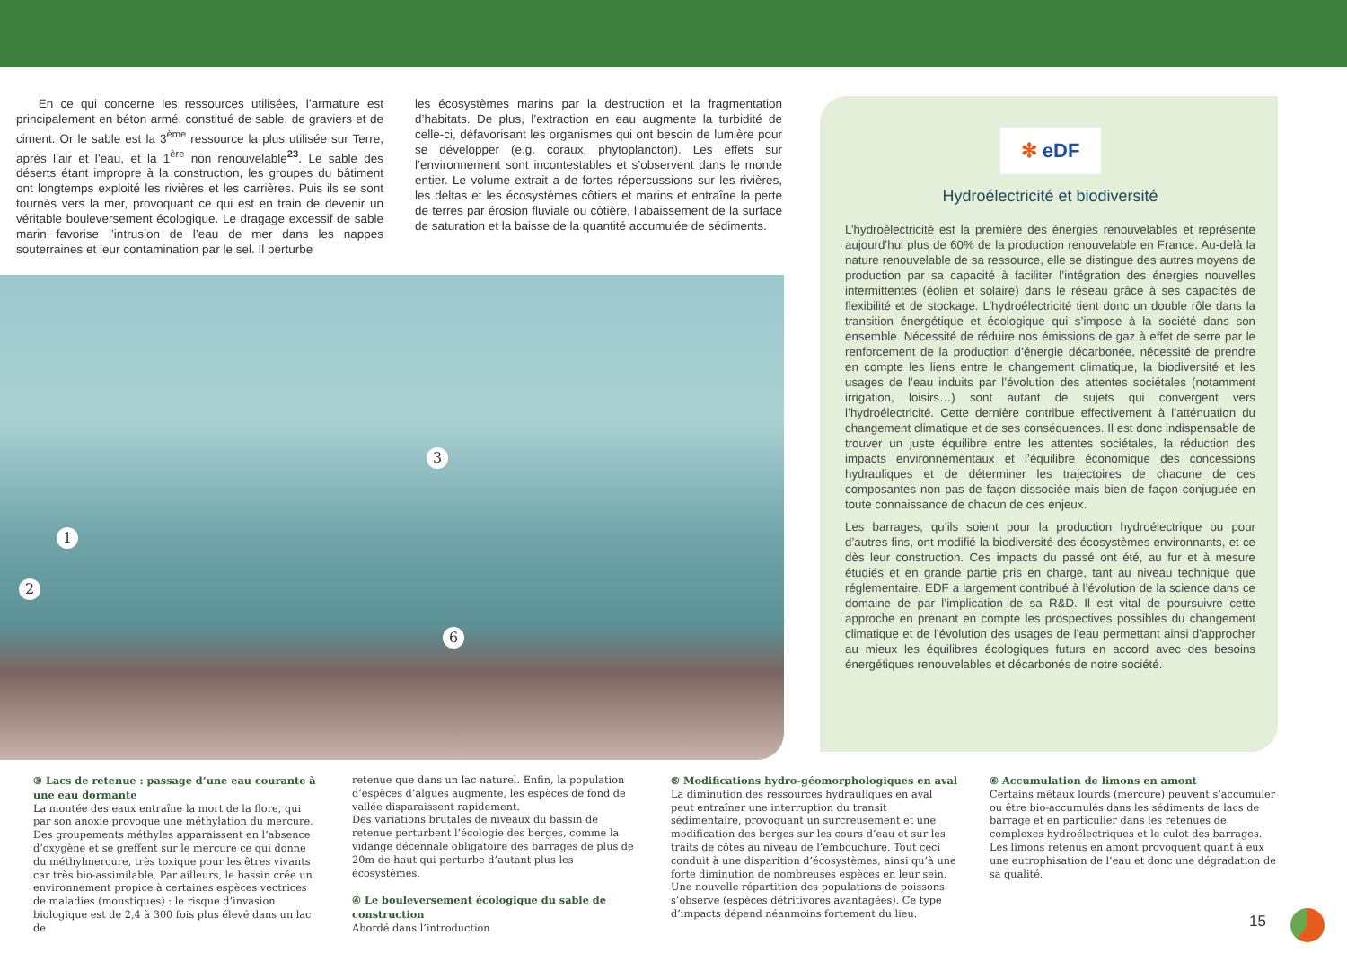En ce qui concerne les ressources utilisées, l’armature est principalement en béton armé, constitué de sable, de graviers et de ciment. Or le sable est la 3<sup>ème</sup> ressource la plus utilisée sur Terre, après l’air et l’eau, et la 1<sup>ère</sup> non renouvelable<sup>23</sup>. Le sable des déserts étant impropre à la construction, les groupes du bâtiment ont longtemps exploité les rivières et les carrières. Puis ils se sont tournés vers la mer, provoquant ce qui est en train de devenir un véritable bouleversement écologique. Le dragage excessif de sable marin favorise l’intrusion de l’eau de mer dans les nappes souterraines et leur contamination par le sel. Il perturbe
les écosystèmes marins par la destruction et la fragmentation d’habitats. De plus, l’extraction en eau augmente la turbidité de celle-ci, défavorisant les organismes qui ont besoin de lumière pour se développer (e.g. coraux, phytoplancton). Les effets sur l’environnement sont incontestables et s’observent dans le monde entier. Le volume extrait a de fortes répercussions sur les rivières, les deltas et les écosystèmes côtiers et marins et entraîne la perte de terres par érosion fluviale ou côtière, l’abaissement de la surface de saturation et la baisse de la quantité accumulée de sédiments.
3
1
2
6
✻ eDF
Hydroélectricité et biodiversité
L’hydroélectricité est la première des énergies renouvelables et représente aujourd’hui plus de 60% de la production renouvelable en France. Au-delà la nature renouvelable de sa ressource, elle se distingue des autres moyens de production par sa capacité à faciliter l’intégration des énergies nouvelles intermittentes (éolien et solaire) dans le réseau grâce à ses capacités de flexibilité et de stockage. L’hydroélectricité tient donc un double rôle dans la transition énergétique et écologique qui s’impose à la société dans son ensemble. Nécessité de réduire nos émissions de gaz à effet de serre par le renforcement de la production d’énergie décarbonée, nécessité de prendre en compte les liens entre le changement climatique, la biodiversité et les usages de l’eau induits par l’évolution des attentes sociétales (notamment irrigation, loisirs…) sont autant de sujets qui convergent vers l’hydroélectricité. Cette dernière contribue effectivement à l’atténuation du changement climatique et de ses conséquences. Il est donc indispensable de trouver un juste équilibre entre les attentes sociétales, la réduction des impacts environnementaux et l’équilibre économique des concessions hydrauliques et de déterminer les trajectoires de chacune de ces composantes non pas de façon dissociée mais bien de façon conjuguée en toute connaissance de chacun de ces enjeux.
Les barrages, qu’ils soient pour la production hydroélectrique ou pour d’autres fins, ont modifié la biodiversité des écosystèmes environnants, et ce dès leur construction. Ces impacts du passé ont été, au fur et à mesure étudiés et en grande partie pris en charge, tant au niveau technique que réglementaire. EDF a largement contribué à l’évolution de la science dans ce domaine de par l’implication de sa R&D. Il est vital de poursuivre cette approche en prenant en compte les prospectives possibles du changement climatique et de l’évolution des usages de l’eau permettant ainsi d’approcher au mieux les équilibres écologiques futurs en accord avec des besoins énergétiques renouvelables et décarbonés de notre société.
③ Lacs de retenue : passage d’une eau courante à une eau dormante
La montée des eaux entraîne la mort de la flore, qui par son anoxie provoque une méthylation du mercure. Des groupements méthyles apparaissent en l’absence d’oxygène et se greffent sur le mercure ce qui donne du méthylmercure, très toxique pour les êtres vivants car très bio-assimilable. Par ailleurs, le bassin crée un environnement propice à certaines espèces vectrices de maladies (moustiques) : le risque d’invasion biologique est de 2,4 à 300 fois plus élevé dans un lac de
retenue que dans un lac naturel. Enfin, la population d’espèces d’algues augmente, les espèces de fond de vallée disparaissent rapidement.
Des variations brutales de niveaux du bassin de retenue perturbent l’écologie des berges, comme la vidange décennale obligatoire des barrages de plus de 20m de haut qui perturbe d’autant plus les écosystèmes.
④ Le bouleversement écologique du sable de construction
Abordé dans l’introduction
⑤ Modifications hydro-géomorphologiques en aval
La diminution des ressources hydrauliques en aval peut entraîner une interruption du transit sédimentaire, provoquant un surcreusement et une modification des berges sur les cours d’eau et sur les traits de côtes au niveau de l’embouchure. Tout ceci conduit à une disparition d’écosystèmes, ainsi qu’à une forte diminution de nombreuses espèces en leur sein. Une nouvelle répartition des populations de poissons s’observe (espèces détritivores avantagées). Ce type d’impacts dépend néanmoins fortement du lieu.
⑥ Accumulation de limons en amont
Certains métaux lourds (mercure) peuvent s’accumuler ou être bio-accumulés dans les sédiments de lacs de barrage et en particulier dans les retenues de complexes hydroélectriques et le culot des barrages. Les limons retenus en amont provoquent quant à eux une eutrophisation de l’eau et donc une dégradation de sa qualité.
15